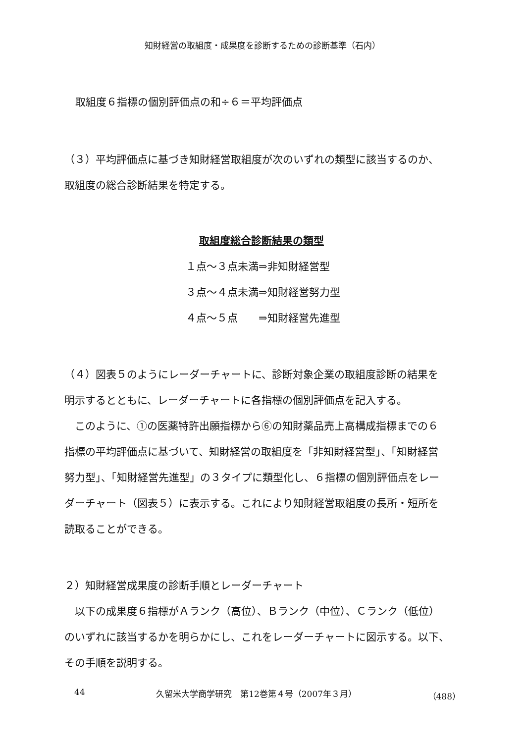知財経営の取組度・成果度を診断するための診断基準（石内）
取組度６指標の個別評価点の和÷６＝平均評価点
（３）平均評価点に基づき知財経営取組度が次のいずれの類型に該当するのか、
取組度の総合診断結果を特定する。
取組度総合診断結果の類型
１点～３点未満⇒非知財経営型
３点～４点未満⇒知財経営努力型
４点～５点　　⇒知財経営先進型
（４）図表５のようにレーダーチャートに、診断対象企業の取組度診断の結果を
明示するとともに、レーダーチャートに各指標の個別評価点を記入する。
　このように、①の医薬特許出願指標から⑥の知財薬品売上高構成指標までの６
指標の平均評価点に基づいて、知財経営の取組度を「非知財経営型」、「知財経営
努力型」、「知財経営先進型」の３タイプに類型化し、６指標の個別評価点をレー
ダーチャート（図表５）に表示する。これにより知財経営取組度の長所・短所を
読取ることができる。
２）知財経営成果度の診断手順とレーダーチャート
　以下の成果度６指標がＡランク（高位）、Ｂランク（中位）、Ｃランク（低位）
のいずれに該当するかを明らかにし、これをレーダーチャートに図示する。以下、
その手順を説明する。
44 久留米大学商学研究　第12巻第４号（2007年３月） （488）